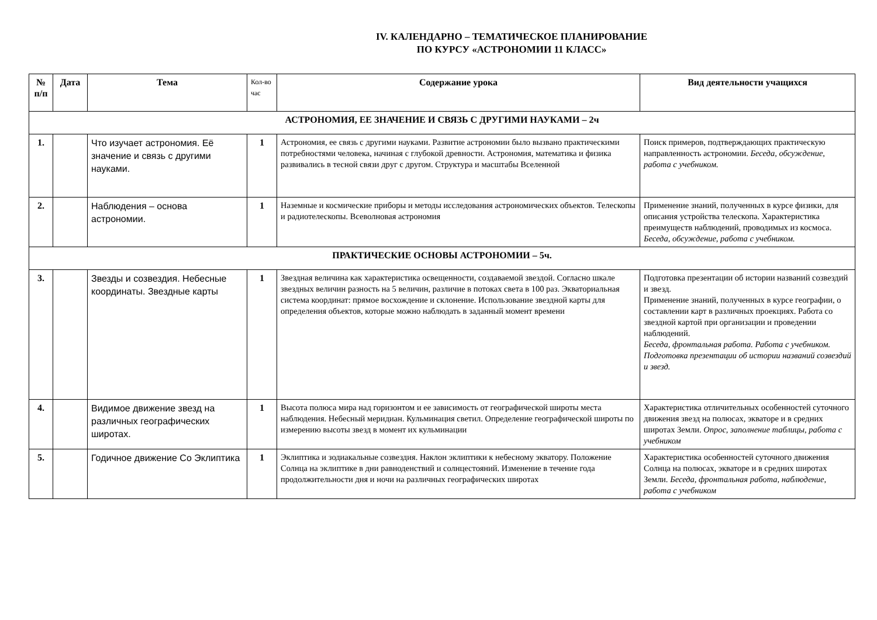IV. КАЛЕНДАРНО – ТЕМАТИЧЕСКОЕ ПЛАНИРОВАНИЕ
ПО КУРСУ «АСТРОНОМИИ 11 КЛАСС»
| № п/п | Дата | Тема | Кол-во час | Содержание урока | Вид деятельности учащихся |
| --- | --- | --- | --- | --- | --- |
| АСТРОНОМИЯ, ЕЕ ЗНАЧЕНИЕ И СВЯЗЬ С ДРУГИМИ НАУКАМИ – 2ч | | | | | |
| 1. | | Что изучает астрономия. Её значение и связь с другими науками. | 1 | Астрономия, ее связь с другими науками. Развитие астрономии было вызвано практическими потребностями человека, начиная с глубокой древности. Астрономия, математика и физика развивались в тесной связи друг с другом. Структура и масштабы Вселенной | Поиск примеров, подтверждающих практическую направленность астрономии. Беседа, обсуждение, работа с учебником. |
| 2. | | Наблюдения – основа астрономии. | 1 | Наземные и космические приборы и методы исследования астрономических объектов. Телескопы и радиотелескопы. Всеволновая астрономия | Применение знаний, полученных в курсе физики, для описания устройства телескопа. Характеристика преимуществ наблюдений, проводимых из космоса. Беседа, обсуждение, работа с учебником. |
| ПРАКТИЧЕСКИЕ ОСНОВЫ АСТРОНОМИИ – 5ч. | | | | | |
| 3. | | Звезды и созвездия. Небесные координаты. Звездные карты | 1 | Звездная величина как характеристика освещенности, создаваемой звездой. Согласно шкале звездных величин разность на 5 величин, различие в потоках света в 100 раз. Экваториальная система координат: прямое восхождение и склонение. Использование звездной карты для определения объектов, которые можно наблюдать в заданный момент времени | Подготовка презентации об истории названий созвездий и звезд. Применение знаний, полученных в курсе географии, о составлении карт в различных проекциях. Работа со звездной картой при организации и проведении наблюдений. Беседа, фронтальная работа. Работа с учебником. Подготовка презентации об истории названий созвездий и звезд. |
| 4. | | Видимое движение звезд на различных географических широтах. | 1 | Высота полюса мира над горизонтом и ее зависимость от географической широты места наблюдения. Небесный меридиан. Кульминация светил. Определение географической широты по измерению высоты звезд в момент их кульминации | Характеристика отличительных особенностей суточного движения звезд на полюсах, экваторе и в средних широтах Земли. Опрос, заполнение таблицы, работа с учебником |
| 5. | | Годичное движение Со Эклиптика | 1 | Эклиптика и зодиакальные созвездия. Наклон эклиптики к небесному экватору. Положение Солнца на эклиптике в дни равноденствий и солнцестояний. Изменение в течение года продолжительности дня и ночи на различных географических широтах | Характеристика особенностей суточного движения Солнца на полюсах, экваторе и в средних широтах Земли. Беседа, фронтальная работа, наблюдение, работа с учебником |